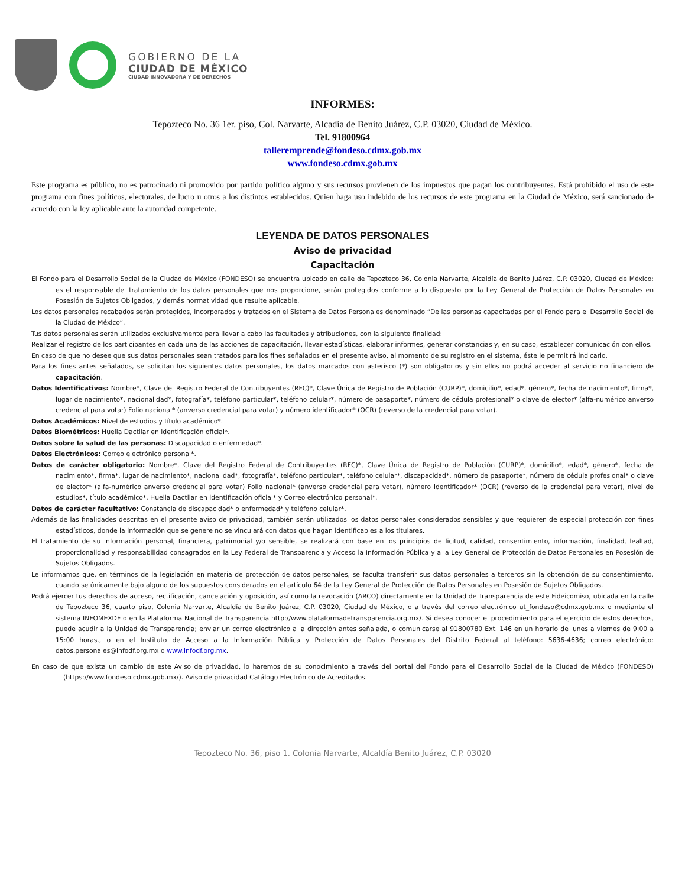GOBIERNO DE LA
CIUDAD DE MÉXICO
CIUDAD INNOVADORA Y DE DERECHOS
INFORMES:
Tepozteco No. 36 1er. piso, Col. Narvarte, Alcadía de Benito Juárez, C.P. 03020, Ciudad de México.
Tel. 91800964
talleremprende@fondeso.cdmx.gob.mx
www.fondeso.cdmx.gob.mx
Este programa es público, no es patrocinado ni promovido por partido político alguno y sus recursos provienen de los impuestos que pagan los contribuyentes. Está prohibido el uso de este programa con fines políticos, electorales, de lucro u otros a los distintos establecidos. Quien haga uso indebido de los recursos de este programa en la Ciudad de México, será sancionado de acuerdo con la ley aplicable ante la autoridad competente.
LEYENDA DE DATOS PERSONALES
Aviso de privacidad
Capacitación
El Fondo para el Desarrollo Social de la Ciudad de México (FONDESO) se encuentra ubicado en calle de Tepozteco 36, Colonia Narvarte, Alcaldía de Benito Juárez, C.P. 03020, Ciudad de México; es el responsable del tratamiento de los datos personales que nos proporcione, serán protegidos conforme a lo dispuesto por la Ley General de Protección de Datos Personales en Posesión de Sujetos Obligados, y demás normatividad que resulte aplicable.
Los datos personales recabados serán protegidos, incorporados y tratados en el Sistema de Datos Personales denominado “De las personas capacitadas por el Fondo para el Desarrollo Social de la Ciudad de México”.
Tus datos personales serán utilizados exclusivamente para llevar a cabo las facultades y atribuciones, con la siguiente finalidad:
Realizar el registro de los participantes en cada una de las acciones de capacitación, llevar estadísticas, elaborar informes, generar constancias y, en su caso, establecer comunicación con ellos.
En caso de que no desee que sus datos personales sean tratados para los fines señalados en el presente aviso, al momento de su registro en el sistema, éste le permitirá indicarlo.
Para los fines antes señalados, se solicitan los siguientes datos personales, los datos marcados con asterisco (*) son obligatorios y sin ellos no podrá acceder al servicio no financiero de capacitación.
Datos Identificativos: Nombre*, Clave del Registro Federal de Contribuyentes (RFC)*, Clave Única de Registro de Población (CURP)*, domicilio*, edad*, género*, fecha de nacimiento*, firma*, lugar de nacimiento*, nacionalidad*, fotografía*, teléfono particular*, teléfono celular*, número de pasaporte*, número de cédula profesional* o clave de elector* (alfa-numérico anverso credencial para votar) Folio nacional* (anverso credencial para votar) y número identificador* (OCR) (reverso de la credencial para votar).
Datos Académicos: Nivel de estudios y título académico*.
Datos Biométricos: Huella Dactilar en identificación oficial*.
Datos sobre la salud de las personas: Discapacidad o enfermedad*.
Datos Electrónicos: Correo electrónico personal*.
Datos de carácter obligatorio: Nombre*, Clave del Registro Federal de Contribuyentes (RFC)*, Clave Única de Registro de Población (CURP)*, domicilio*, edad*, género*, fecha de nacimiento*, firma*, lugar de nacimiento*, nacionalidad*, fotografía*, teléfono particular*, teléfono celular*, discapacidad*, número de pasaporte*, número de cédula profesional* o clave de elector* (alfa-numérico anverso credencial para votar) Folio nacional* (anverso credencial para votar), número identificador* (OCR) (reverso de la credencial para votar), nivel de estudios*, título académico*, Huella Dactilar en identificación oficial* y Correo electrónico personal*.
Datos de carácter facultativo: Constancia de discapacidad* o enfermedad* y teléfono celular*.
Además de las finalidades descritas en el presente aviso de privacidad, también serán utilizados los datos personales considerados sensibles y que requieren de especial protección con fines estadísticos, donde la información que se genere no se vinculará con datos que hagan identificables a los titulares.
El tratamiento de su información personal, financiera, patrimonial y/o sensible, se realizará con base en los principios de licitud, calidad, consentimiento, información, finalidad, lealtad, proporcionalidad y responsabilidad consagrados en la Ley Federal de Transparencia y Acceso la Información Pública y a la Ley General de Protección de Datos Personales en Posesión de Sujetos Obligados.
Le informamos que, en términos de la legislación en materia de protección de datos personales, se faculta transferir sus datos personales a terceros sin la obtención de su consentimiento, cuando se únicamente bajo alguno de los supuestos considerados en el artículo 64 de la Ley General de Protección de Datos Personales en Posesión de Sujetos Obligados.
Podrá ejercer tus derechos de acceso, rectificación, cancelación y oposición, así como la revocación (ARCO) directamente en la Unidad de Transparencia de este Fideicomiso, ubicada en la calle de Tepozteco 36, cuarto piso, Colonia Narvarte, Alcaldía de Benito Juárez, C.P. 03020, Ciudad de México, o a través del correo electrónico ut_fondeso@cdmx.gob.mx o mediante el sistema INFOMEXDF o en la Plataforma Nacional de Transparencia http://www.plataformadetransparencia.org.mx/. Si desea conocer el procedimiento para el ejercicio de estos derechos, puede acudir a la Unidad de Transparencia; enviar un correo electrónico a la dirección antes señalada, o comunicarse al 91800780 Ext. 146 en un horario de lunes a viernes de 9:00 a 15:00 horas., o en el Instituto de Acceso a la Información Pública y Protección de Datos Personales del Distrito Federal al teléfono: 5636-4636; correo electrónico: datos.personales@infodf.org.mx o www.infodf.org.mx.
En caso de que exista un cambio de este Aviso de privacidad, lo haremos de su conocimiento a través del portal del Fondo para el Desarrollo Social de la Ciudad de México (FONDESO) (https://www.fondeso.cdmx.gob.mx/). Aviso de privacidad Catálogo Electrónico de Acreditados.
Tepozteco No. 36, piso 1. Colonia Narvarte, Alcaldía Benito Juárez, C.P. 03020